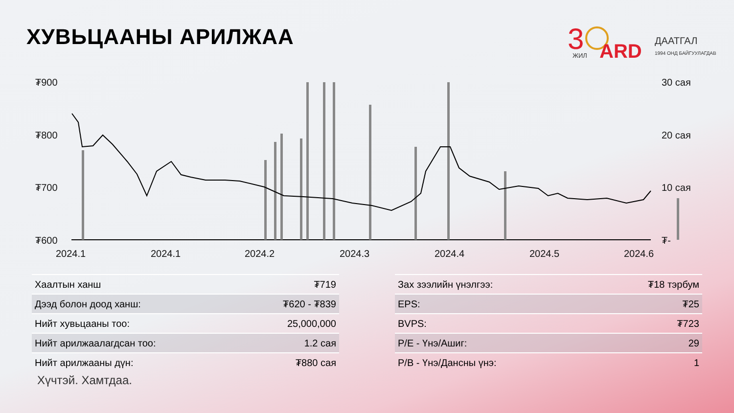ХУВЬЦААНЫ АРИЛЖАА
3
ЖИЛ
ARD
ДААТГАЛ
1994 ОНД БАЙГУУЛАГДАВ
₮900
₮800
₮700
₮600
30 сая
20 сая
10 сая
₮-
2024.1
2024.1
2024.2
2024.3
2024.4
2024.5
2024.6
| Хаалтын ханш | ₮719 |
| Дээд болон доод ханш: | ₮620 - ₮839 |
| Нийт хувьцааны тоо: | 25,000,000 |
| Нийт арилжаалагдсан тоо: | 1.2 сая |
| Нийт арилжааны дүн: | ₮880 сая |
| Зах зээлийн үнэлгээ: | ₮18 тэрбум |
| EPS: | ₮25 |
| BVPS: | ₮723 |
| P/E - Үнэ/Ашиг: | 29 |
| P/B - Үнэ/Дансны үнэ: | 1 |
Хүчтэй. Хамтдаа.